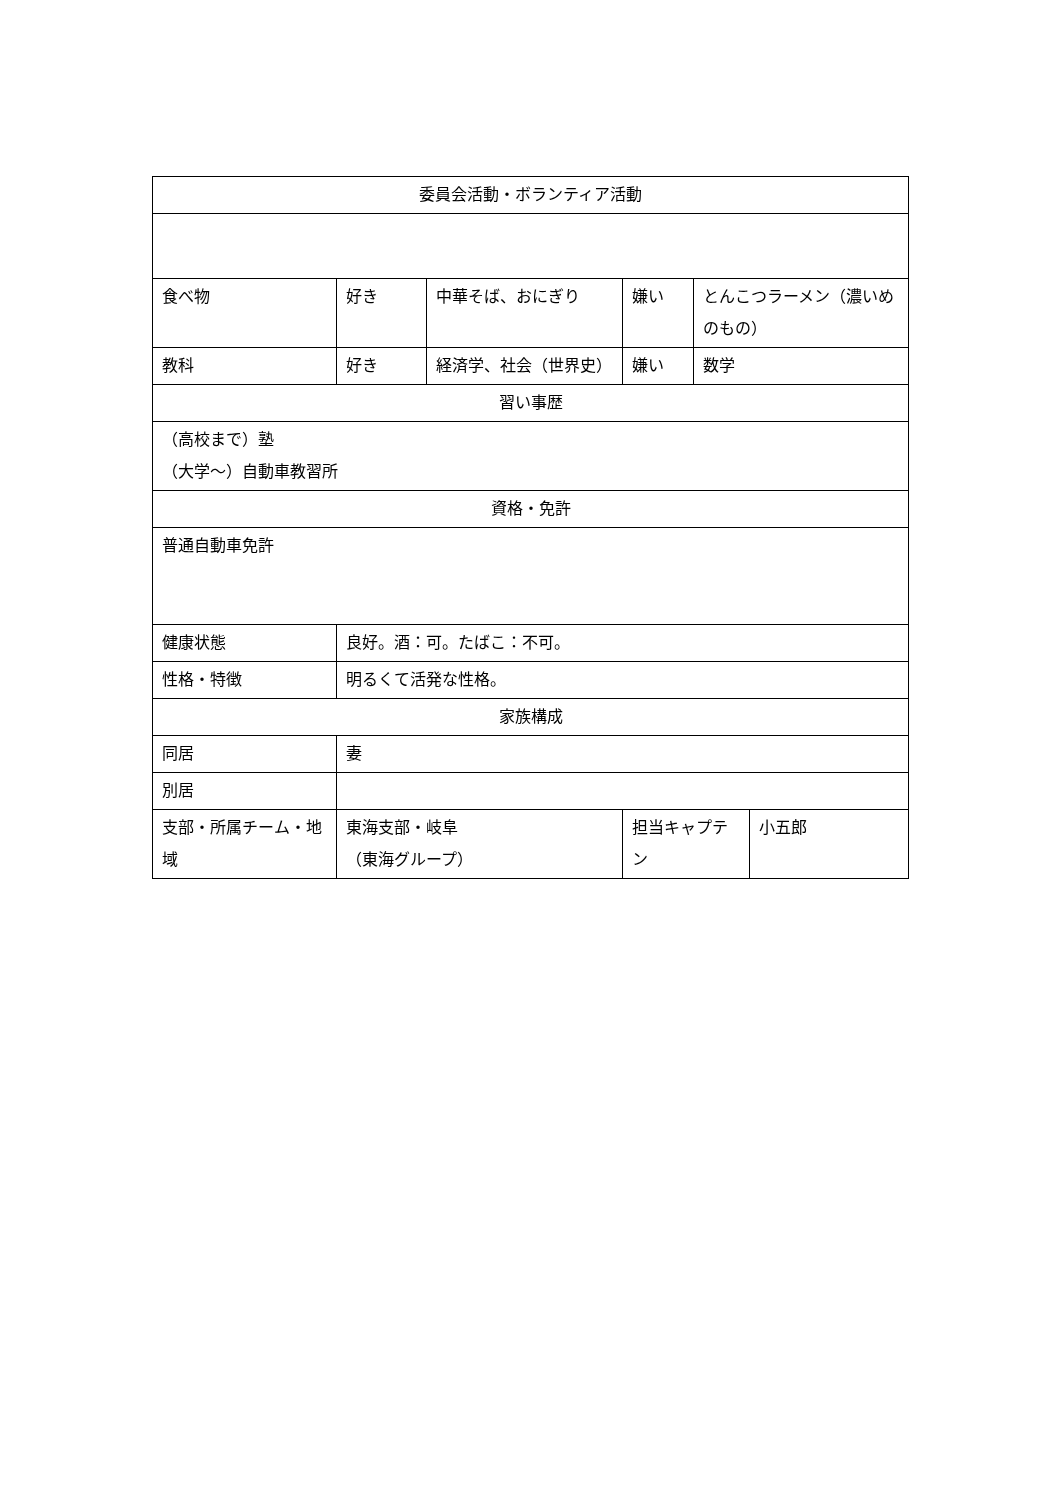| 委員会活動・ボランティア活動 | | | | | |
| 食べ物 | 好き | 中華そば、おにぎり | 嫌い | とんこつラーメン（濃いめのもの） | |
| 教科 | 好き | 経済学、社会（世界史） | 嫌い | 数学 | |
| 習い事歴 | | | | | |
| （高校まで）塾 （大学～）自動車教習所 | | | | | |
| 資格・免許 | | | | | |
| 普通自動車免許 | | | | | |
| 健康状態 | 良好。酒：可。たばこ：不可。 | | | | |
| 性格・特徴 | 明るくて活発な性格。 | | | | |
| 家族構成 | | | | | |
| 同居 | 妻 | | | | |
| 別居 | | | | | |
| 支部・所属チーム・地域 | 東海支部・岐阜 （東海グループ） | | 担当キャプテン | | 小五郎 |